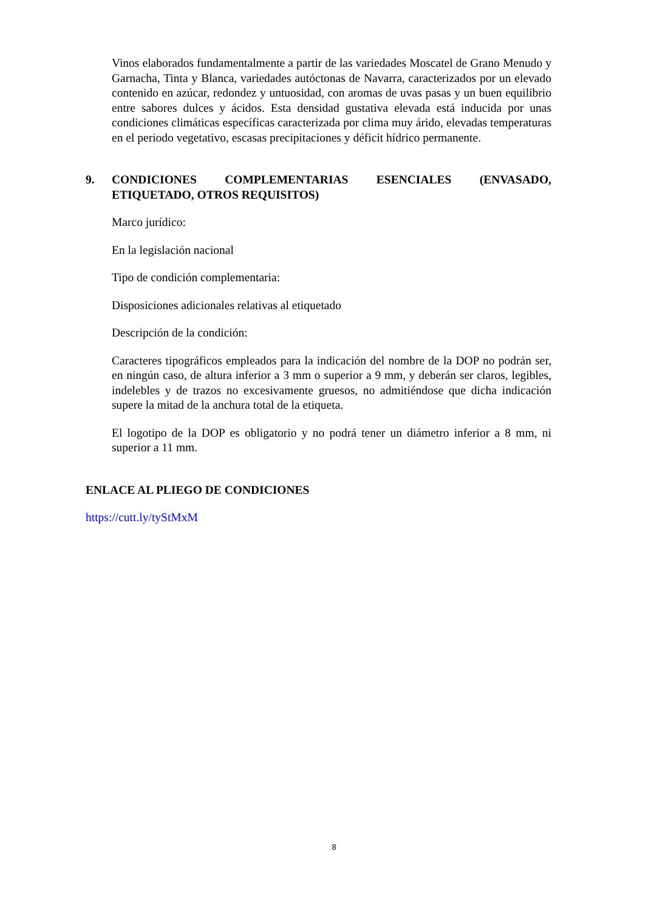Vinos elaborados fundamentalmente a partir de las variedades Moscatel de Grano Menudo y Garnacha, Tinta y Blanca, variedades autóctonas de Navarra, caracterizados por un elevado contenido en azúcar, redondez y untuosidad, con aromas de uvas pasas y un buen equilibrio entre sabores dulces y ácidos. Esta densidad gustativa elevada está inducida por unas condiciones climáticas específicas caracterizada por clima muy árido, elevadas temperaturas en el periodo vegetativo, escasas precipitaciones y déficit hídrico permanente.
9. CONDICIONES COMPLEMENTARIAS ESENCIALES (ENVASADO, ETIQUETADO, OTROS REQUISITOS)
Marco jurídico:
En la legislación nacional
Tipo de condición complementaria:
Disposiciones adicionales relativas al etiquetado
Descripción de la condición:
Caracteres tipográficos empleados para la indicación del nombre de la DOP no podrán ser, en ningún caso, de altura inferior a 3 mm o superior a 9 mm, y deberán ser claros, legibles, indelebles y de trazos no excesivamente gruesos, no admitiéndose que dicha indicación supere la mitad de la anchura total de la etiqueta.
El logotipo de la DOP es obligatorio y no podrá tener un diámetro inferior a 8 mm, ni superior a 11 mm.
ENLACE AL PLIEGO DE CONDICIONES
https://cutt.ly/tyStMxM
8